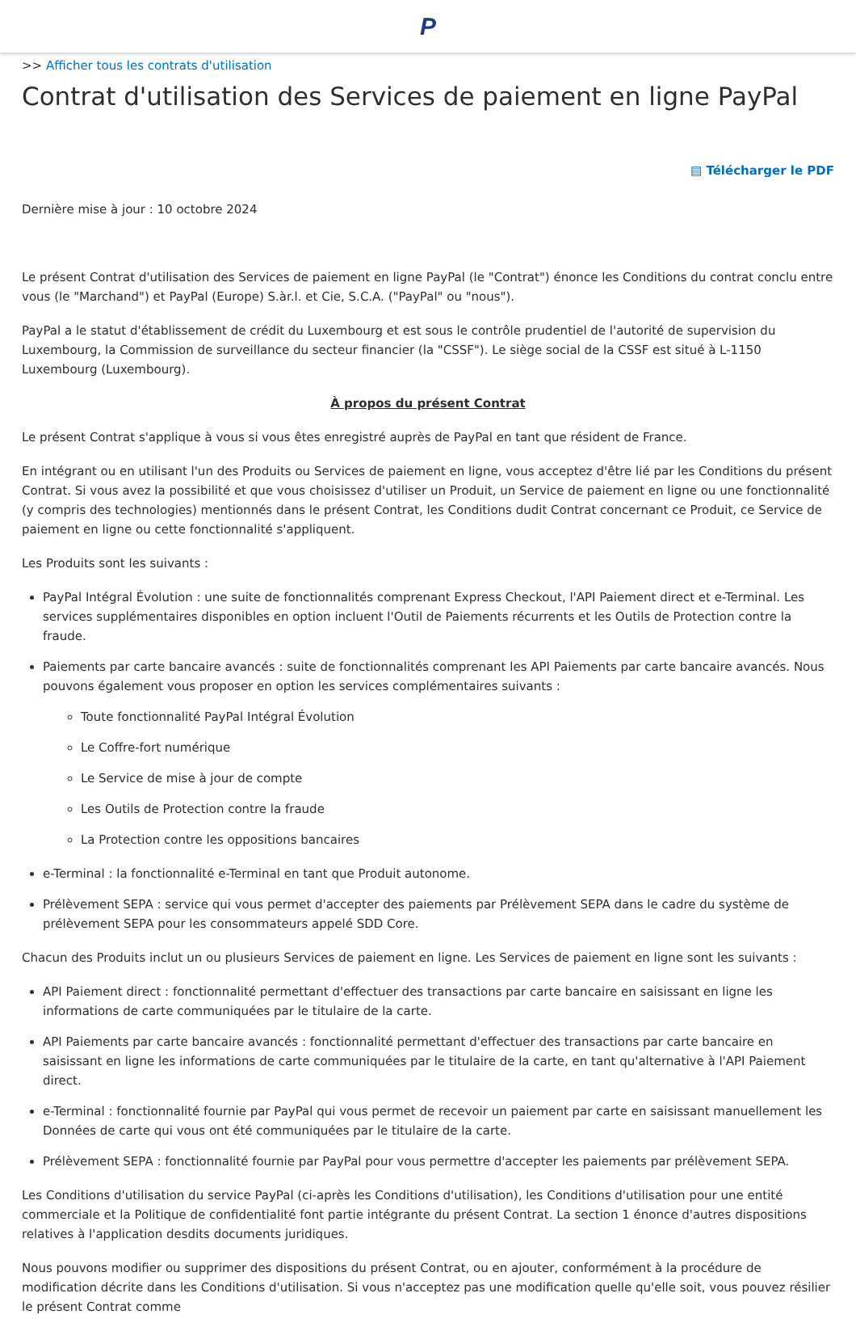P
>> Afficher tous les contrats d'utilisation
Contrat d'utilisation des Services de paiement en ligne PayPal
▤ Télécharger le PDF
Dernière mise à jour : 10 octobre 2024
Le présent Contrat d'utilisation des Services de paiement en ligne PayPal (le "Contrat") énonce les Conditions du contrat conclu entre vous (le "Marchand") et PayPal (Europe) S.àr.l. et Cie, S.C.A. ("PayPal" ou "nous").
PayPal a le statut d'établissement de crédit du Luxembourg et est sous le contrôle prudentiel de l'autorité de supervision du Luxembourg, la Commission de surveillance du secteur financier (la "CSSF"). Le siège social de la CSSF est situé à L-1150 Luxembourg (Luxembourg).
À propos du présent Contrat
Le présent Contrat s'applique à vous si vous êtes enregistré auprès de PayPal en tant que résident de France.
En intégrant ou en utilisant l'un des Produits ou Services de paiement en ligne, vous acceptez d'être lié par les Conditions du présent Contrat. Si vous avez la possibilité et que vous choisissez d'utiliser un Produit, un Service de paiement en ligne ou une fonctionnalité (y compris des technologies) mentionnés dans le présent Contrat, les Conditions dudit Contrat concernant ce Produit, ce Service de paiement en ligne ou cette fonctionnalité s'appliquent.
Les Produits sont les suivants :
PayPal Intégral Évolution : une suite de fonctionnalités comprenant Express Checkout, l'API Paiement direct et e-Terminal. Les services supplémentaires disponibles en option incluent l'Outil de Paiements récurrents et les Outils de Protection contre la fraude.
Paiements par carte bancaire avancés : suite de fonctionnalités comprenant les API Paiements par carte bancaire avancés. Nous pouvons également vous proposer en option les services complémentaires suivants :
Toute fonctionnalité PayPal Intégral Évolution
Le Coffre-fort numérique
Le Service de mise à jour de compte
Les Outils de Protection contre la fraude
La Protection contre les oppositions bancaires
e-Terminal : la fonctionnalité e-Terminal en tant que Produit autonome.
Prélèvement SEPA : service qui vous permet d'accepter des paiements par Prélèvement SEPA dans le cadre du système de prélèvement SEPA pour les consommateurs appelé SDD Core.
Chacun des Produits inclut un ou plusieurs Services de paiement en ligne. Les Services de paiement en ligne sont les suivants :
API Paiement direct : fonctionnalité permettant d'effectuer des transactions par carte bancaire en saisissant en ligne les informations de carte communiquées par le titulaire de la carte.
API Paiements par carte bancaire avancés : fonctionnalité permettant d'effectuer des transactions par carte bancaire en saisissant en ligne les informations de carte communiquées par le titulaire de la carte, en tant qu'alternative à l'API Paiement direct.
e-Terminal : fonctionnalité fournie par PayPal qui vous permet de recevoir un paiement par carte en saisissant manuellement les Données de carte qui vous ont été communiquées par le titulaire de la carte.
Prélèvement SEPA : fonctionnalité fournie par PayPal pour vous permettre d'accepter les paiements par prélèvement SEPA.
Les Conditions d'utilisation du service PayPal (ci-après les Conditions d'utilisation), les Conditions d'utilisation pour une entité commerciale et la Politique de confidentialité font partie intégrante du présent Contrat. La section 1 énonce d'autres dispositions relatives à l'application desdits documents juridiques.
Nous pouvons modifier ou supprimer des dispositions du présent Contrat, ou en ajouter, conformément à la procédure de modification décrite dans les Conditions d'utilisation. Si vous n'acceptez pas une modification quelle qu'elle soit, vous pouvez résilier le présent Contrat comme